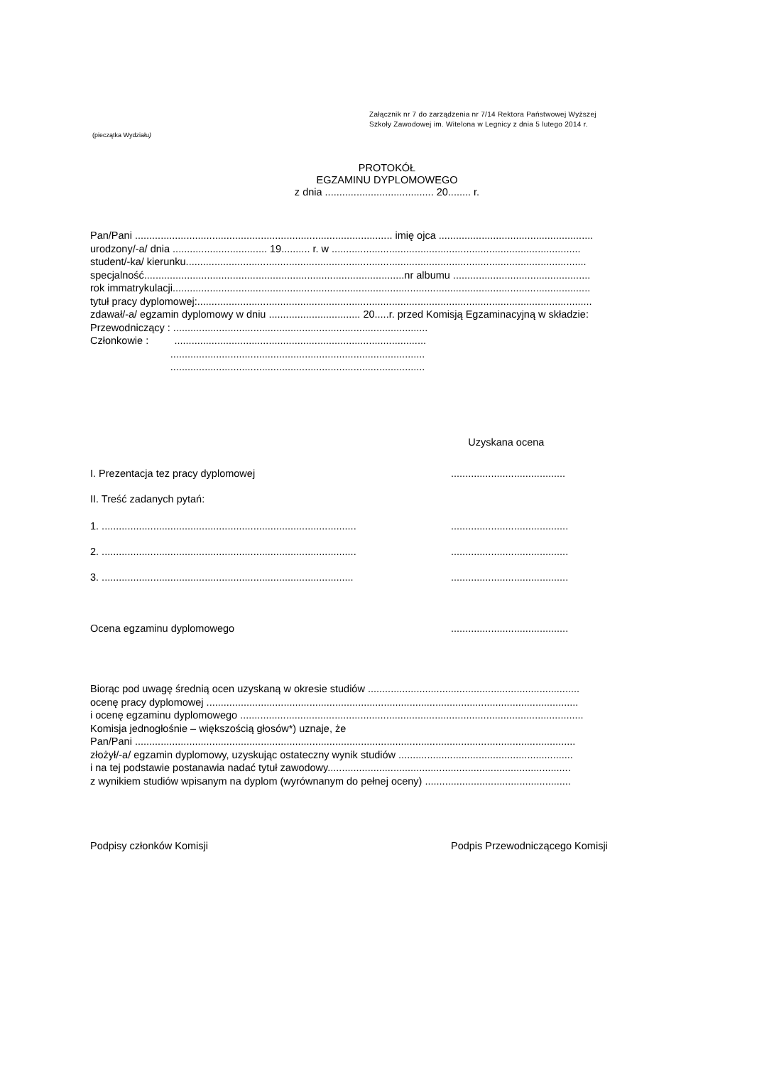Załącznik nr 7 do zarządzenia nr 7/14 Rektora Państwowej Wyższej
Szkoły Zawodowej im. Witelona w Legnicy z dnia 5 lutego 2014 r.
(pieczątka Wydziału)
PROTOKÓŁ
EGZAMINU DYPLOMOWEGO
z dnia ...................................... 20........ r.
Pan/Pani .......................................................................................... imię ojca ...................................................... urodzony/-a/ dnia ................................. 19.......... r. w ....................................................................................... student/-ka/ kierunku............................................................................................................................................ specjalność...........................................................................................nr albumu ................................................ rok immatrykulacji.................................................................................................................................................. tytuł pracy dyplomowej:.......................................................................................................................................... zdawał/-a/ egzamin dyplomowy w dniu ................................ 20.....r. przed Komisją Egzaminacyjną w składzie: Przewodniczący : ......................................................................................... Członkowie : ........................................................................................ ......................................................................................... .........................................................................................
Uzyskana ocena
I. Prezentacja tez pracy dyplomowej........................................
II. Treść zadanych pytań:
1. ..................................................................................................................................
2. ..................................................................................................................................
3. .................................................................................................................................
Ocena egzaminu dyplomowego.........................................
Biorąc pod uwagę średnią ocen uzyskaną w okresie studiów ..........................................................................
ocenę pracy dyplomowej ..................................................................................................................................
i ocenę egzaminu dyplomowego ........................................................................................................................
Komisja jednogłośnie – większością głosów*) uznaje, że
Pan/Pani ..........................................................................................................................................................
złożył/-a/ egzamin dyplomowy, uzyskując ostateczny wynik studiów .............................................................
i na tej podstawie postanawia nadać tytuł zawodowy.....................................................................................
z wynikiem studiów wpisanym na dyplom (wyrównanym do pełnej oceny) ...................................................
Podpisy członków Komisji Podpis Przewodniczącego Komisji